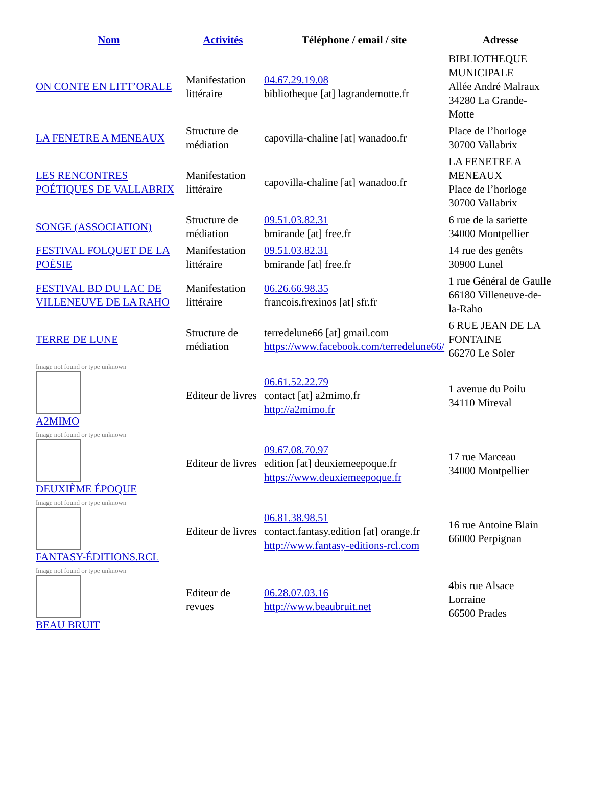| Nom | Activités | Téléphone / email / site | Adresse |
| --- | --- | --- | --- |
| ON CONTE EN LITT’ORALE | Manifestation littéraire | 04.67.29.19.08 bibliotheque [at] lagrandemotte.fr | BIBLIOTHEQUE MUNICIPALE Allée André Malraux 34280 La Grande-Motte |
| LA FENETRE A MENEAUX | Structure de médiation | capovilla-chaline [at] wanadoo.fr | Place de l’horloge 30700 Vallabrix |
| LES RENCONTRES POÉTIQUES DE VALLABRIX | Manifestation littéraire | capovilla-chaline [at] wanadoo.fr | LA FENETRE A MENEAUX Place de l’horloge 30700 Vallabrix |
| SONGE (ASSOCIATION) | Structure de médiation | 09.51.03.82.31 bmirande [at] free.fr | 6 rue de la sariette 34000 Montpellier |
| FESTIVAL FOLQUET DE LA POÉSIE | Manifestation littéraire | 09.51.03.82.31 bmirande [at] free.fr | 14 rue des genêts 30900 Lunel |
| FESTIVAL BD DU LAC DE VILLENEUVE DE LA RAHO | Manifestation littéraire | 06.26.66.98.35 francois.frexinos [at] sfr.fr | 1 rue Général de Gaulle 66180 Villeneuve-de-la-Raho |
| TERRE DE LUNE | Structure de médiation | terredelune66 [at] gmail.com https://www.facebook.com/terredelune66/ | 6 RUE JEAN DE LA FONTAINE 66270 Le Soler |
| Image not found or type unknown A2MIMO | Editeur de livres | 06.61.52.22.79 contact [at] a2mimo.fr http://a2mimo.fr | 1 avenue du Poilu 34110 Mireval |
| Image not found or type unknown DEUXIÈME ÉPOQUE | Editeur de livres | 09.67.08.70.97 edition [at] deuxiemeepoque.fr https://www.deuxiemeepoque.fr | 17 rue Marceau 34000 Montpellier |
| Image not found or type unknown FANTASY-ÉDITIONS.RCL | Editeur de livres | 06.81.38.98.51 contact.fantasy.edition [at] orange.fr http://www.fantasy-editions-rcl.com | 16 rue Antoine Blain 66000 Perpignan |
| Image not found or type unknown BEAU BRUIT | Editeur de revues | 06.28.07.03.16 http://www.beaubruit.net | 4bis rue Alsace Lorraine 66500 Prades |